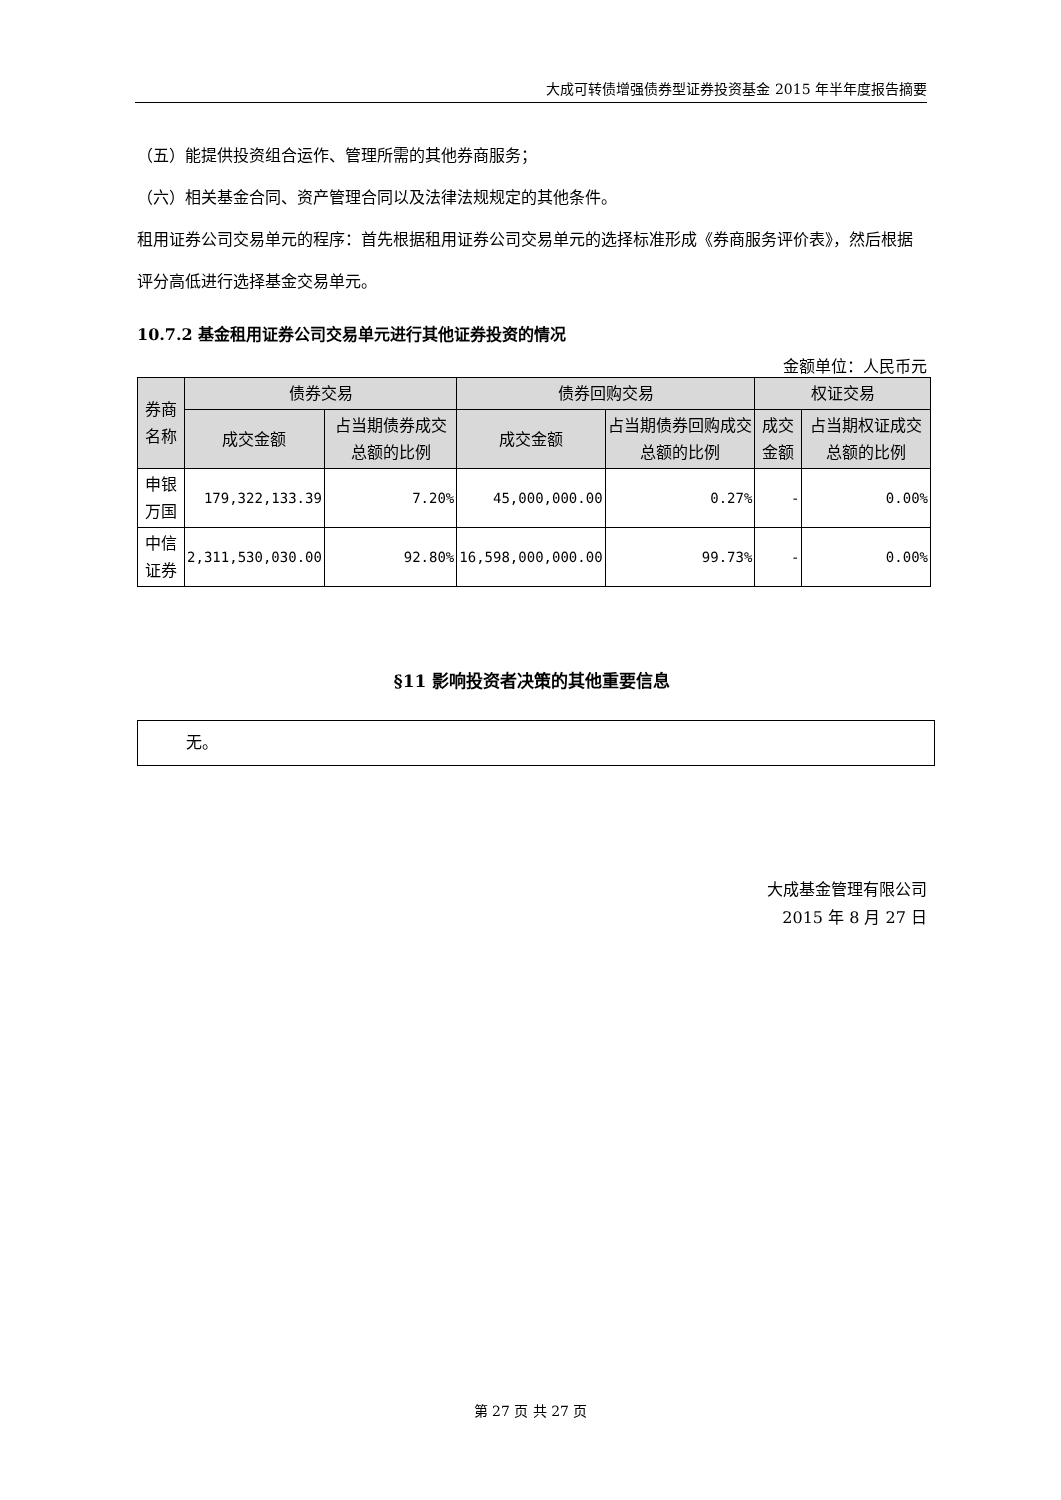大成可转债增强债券型证券投资基金 2015 年半年度报告摘要
（五）能提供投资组合运作、管理所需的其他券商服务；
（六）相关基金合同、资产管理合同以及法律法规规定的其他条件。
租用证券公司交易单元的程序：首先根据租用证券公司交易单元的选择标准形成《券商服务评价表》，然后根据评分高低进行选择基金交易单元。
10.7.2 基金租用证券公司交易单元进行其他证券投资的情况
金额单位：人民币元
| 券商名称 | 债券交易 | | 债券回购交易 | | 权证交易 | |
| --- | --- | --- | --- | --- | --- | --- |
| | 成交金额 | 占当期债券成交总额的比例 | 成交金额 | 占当期债券回购成交总额的比例 | 成交金额 | 占当期权证成交总额的比例 |
| 申银万国 | 179,322,133.39 | 7.20% | 45,000,000.00 | 0.27% | - | 0.00% |
| 中信证券 | 2,311,530,030.00 | 92.80% | 16,598,000,000.00 | 99.73% | - | 0.00% |
§11 影响投资者决策的其他重要信息
无。
大成基金管理有限公司
2015 年 8 月 27 日
第 27 页 共 27 页